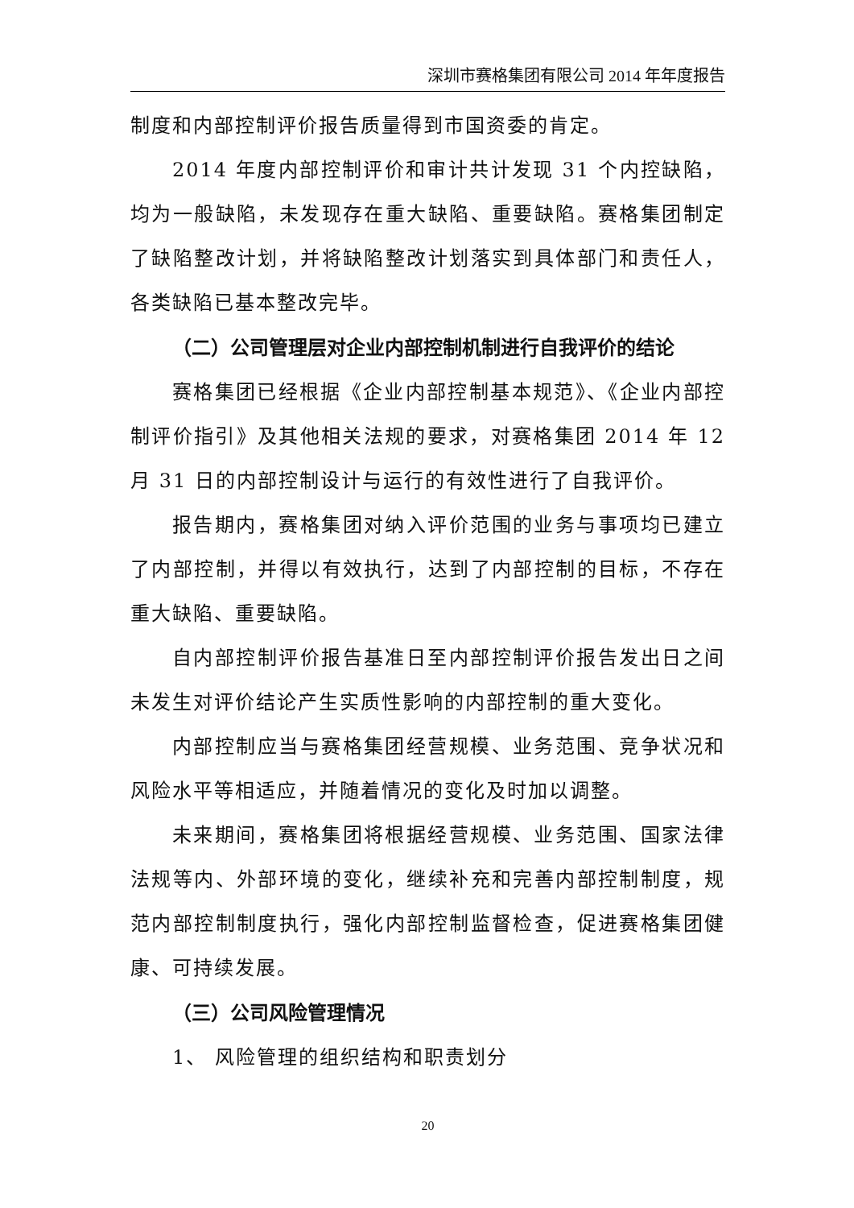深圳市赛格集团有限公司 2014 年年度报告
制度和内部控制评价报告质量得到市国资委的肯定。
2014 年度内部控制评价和审计共计发现 31 个内控缺陷，均为一般缺陷，未发现存在重大缺陷、重要缺陷。赛格集团制定了缺陷整改计划，并将缺陷整改计划落实到具体部门和责任人，各类缺陷已基本整改完毕。
（二）公司管理层对企业内部控制机制进行自我评价的结论
赛格集团已经根据《企业内部控制基本规范》、《企业内部控制评价指引》及其他相关法规的要求，对赛格集团 2014 年 12 月 31 日的内部控制设计与运行的有效性进行了自我评价。
报告期内，赛格集团对纳入评价范围的业务与事项均已建立了内部控制，并得以有效执行，达到了内部控制的目标，不存在重大缺陷、重要缺陷。
自内部控制评价报告基准日至内部控制评价报告发出日之间未发生对评价结论产生实质性影响的内部控制的重大变化。
内部控制应当与赛格集团经营规模、业务范围、竞争状况和风险水平等相适应，并随着情况的变化及时加以调整。
未来期间，赛格集团将根据经营规模、业务范围、国家法律法规等内、外部环境的变化，继续补充和完善内部控制制度，规范内部控制制度执行，强化内部控制监督检查，促进赛格集团健康、可持续发展。
（三）公司风险管理情况
1、 风险管理的组织结构和职责划分
20